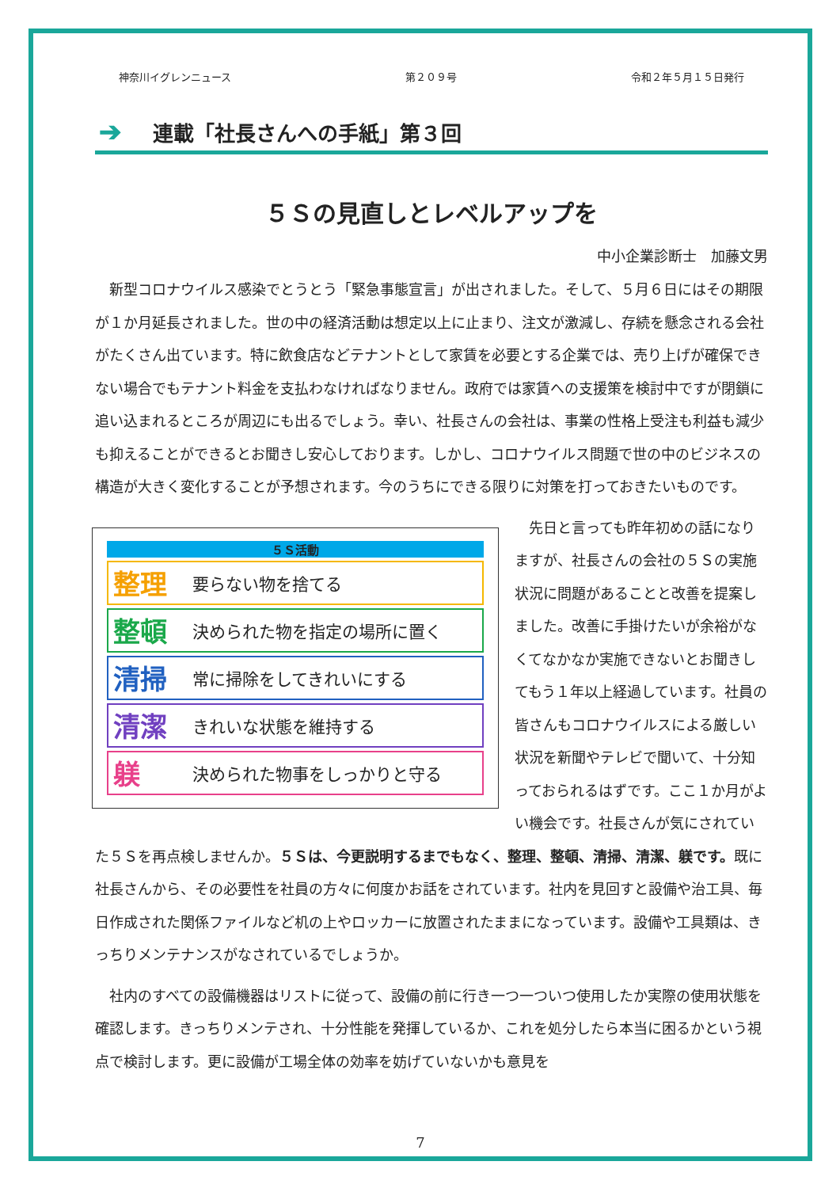神奈川イグレンニュース 第２０９号 令和２年５月１５日発行
➔ 連載「社長さんへの手紙」第３回
５Ｓの見直しとレベルアップを
中小企業診断士　加藤文男
新型コロナウイルス感染でとうとう「緊急事態宣言」が出されました。そして、５月６日にはその期限が１か月延長されました。世の中の経済活動は想定以上に止まり、注文が激減し、存続を懸念される会社がたくさん出ています。特に飲食店などテナントとして家賃を必要とする企業では、売り上げが確保できない場合でもテナント料金を支払わなければなりません。政府では家賃への支援策を検討中ですが閉鎖に追い込まれるところが周辺にも出るでしょう。幸い、社長さんの会社は、事業の性格上受注も利益も減少も抑えることができるとお聞きし安心しております。しかし、コロナウイルス問題で世の中のビジネスの構造が大きく変化することが予想されます。今のうちにできる限りに対策を打っておきたいものです。
５Ｓ活動
整理 要らない物を捨てる
整頓 決められた物を指定の場所に置く
清掃 常に掃除をしてきれいにする
清潔 きれいな状態を維持する
躾決められた物事をしっかりと守る
先日と言っても昨年初めの話になりますが、社長さんの会社の５Ｓの実施状況に問題があることと改善を提案しました。改善に手掛けたいが余裕がなくてなかなか実施できないとお聞きしてもう１年以上経過しています。社員の皆さんもコロナウイルスによる厳しい状況を新聞やテレビで聞いて、十分知っておられるはずです。ここ１か月がよい機会です。社長さんが気にされていた５Ｓを再点検しませんか。５Ｓは、今更説明するまでもなく、整理、整頓、清掃、清潔、躾です。既に社長さんから、その必要性を社員の方々に何度かお話をされています。社内を見回すと設備や治工具、毎日作成された関係ファイルなど机の上やロッカーに放置されたままになっています。設備や工具類は、きっちりメンテナンスがなされているでしょうか。
社内のすべての設備機器はリストに従って、設備の前に行き一つ一ついつ使用したか実際の使用状態を確認します。きっちりメンテされ、十分性能を発揮しているか、これを処分したら本当に困るかという視点で検討します。更に設備が工場全体の効率を妨げていないかも意見を
7